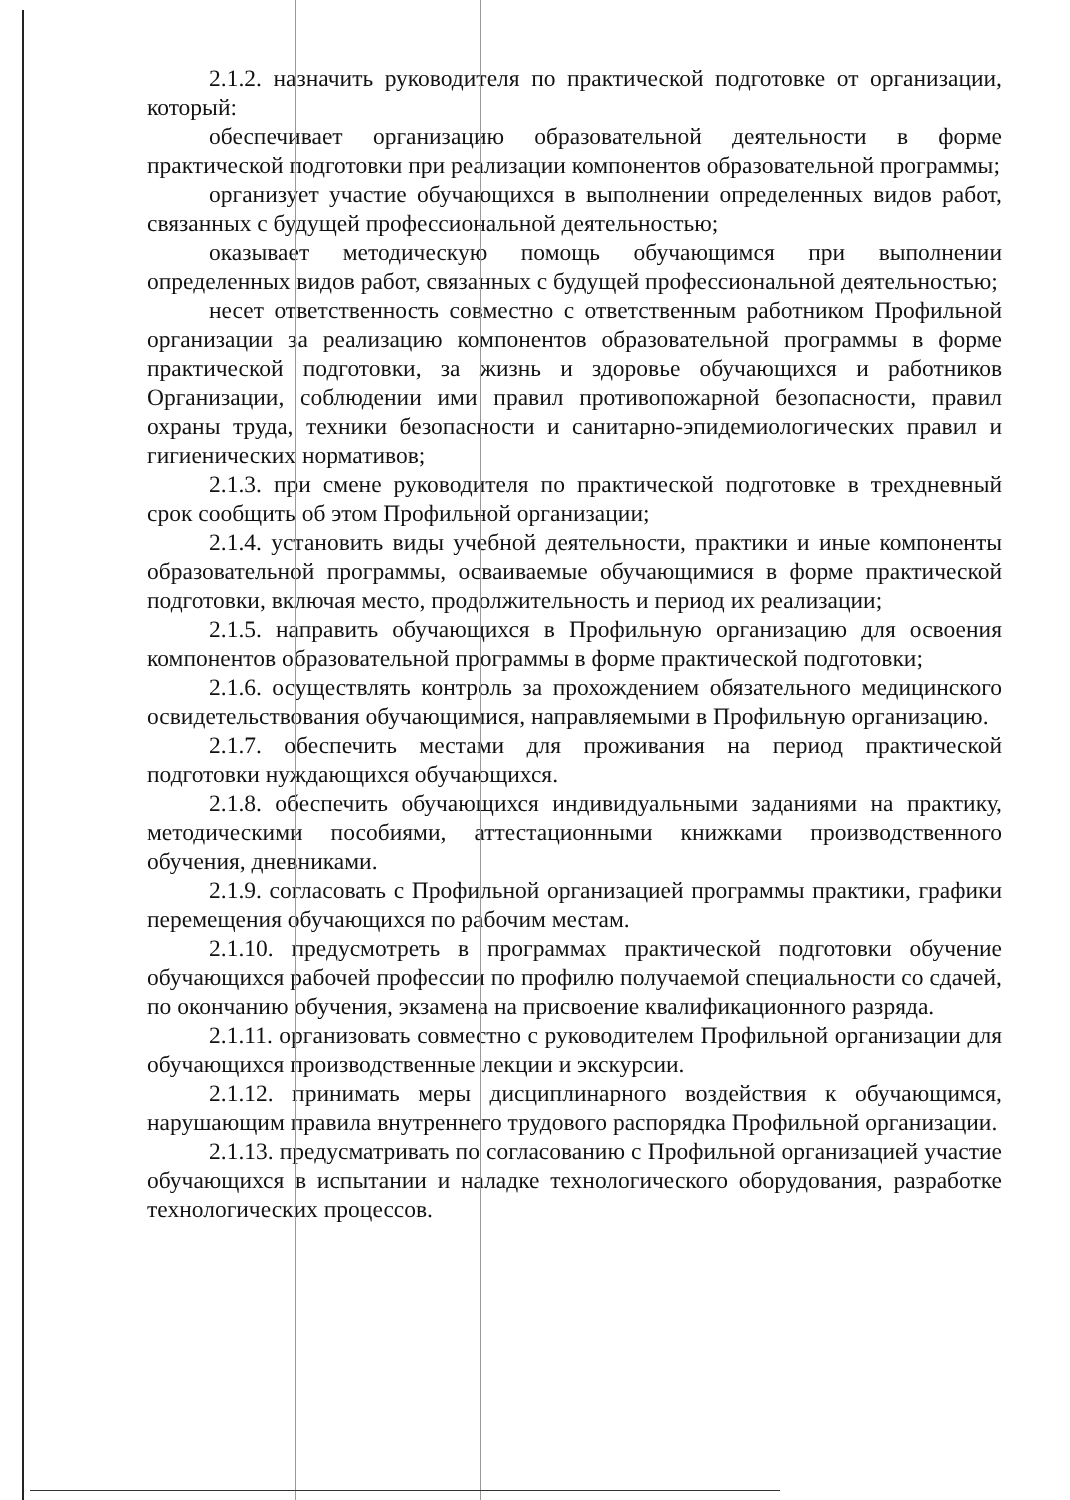2.1.2. назначить руководителя по практической подготовке от организации, который:
обеспечивает организацию образовательной деятельности в форме практической подготовки при реализации компонентов образовательной программы;
организует участие обучающихся в выполнении определенных видов работ, связанных с будущей профессиональной деятельностью;
оказывает методическую помощь обучающимся при выполнении определенных видов работ, связанных с будущей профессиональной деятельностью;
несет ответственность совместно с ответственным работником Профильной организации за реализацию компонентов образовательной программы в форме практической подготовки, за жизнь и здоровье обучающихся и работников Организации, соблюдении ими правил противопожарной безопасности, правил охраны труда, техники безопасности и санитарно-эпидемиологических правил и гигиенических нормативов;
2.1.3. при смене руководителя по практической подготовке в трехдневный срок сообщить об этом Профильной организации;
2.1.4. установить виды учебной деятельности, практики и иные компоненты образовательной программы, осваиваемые обучающимися в форме практической подготовки, включая место, продолжительность и период их реализации;
2.1.5. направить обучающихся в Профильную организацию для освоения компонентов образовательной программы в форме практической подготовки;
2.1.6. осуществлять контроль за прохождением обязательного медицинского освидетельствования обучающимися, направляемыми в Профильную организацию.
2.1.7. обеспечить местами для проживания на период практической подготовки нуждающихся обучающихся.
2.1.8. обеспечить обучающихся индивидуальными заданиями на практику, методическими пособиями, аттестационными книжками производственного обучения, дневниками.
2.1.9. согласовать с Профильной организацией программы практики, графики перемещения обучающихся по рабочим местам.
2.1.10. предусмотреть в программах практической подготовки обучение обучающихся рабочей профессии по профилю получаемой специальности со сдачей, по окончанию обучения, экзамена на присвоение квалификационного разряда.
2.1.11. организовать совместно с руководителем Профильной организации для обучающихся производственные лекции и экскурсии.
2.1.12. принимать меры дисциплинарного воздействия к обучающимся, нарушающим правила внутреннего трудового распорядка Профильной организации.
2.1.13. предусматривать по согласованию с Профильной организацией участие обучающихся в испытании и наладке технологического оборудования, разработке технологических процессов.